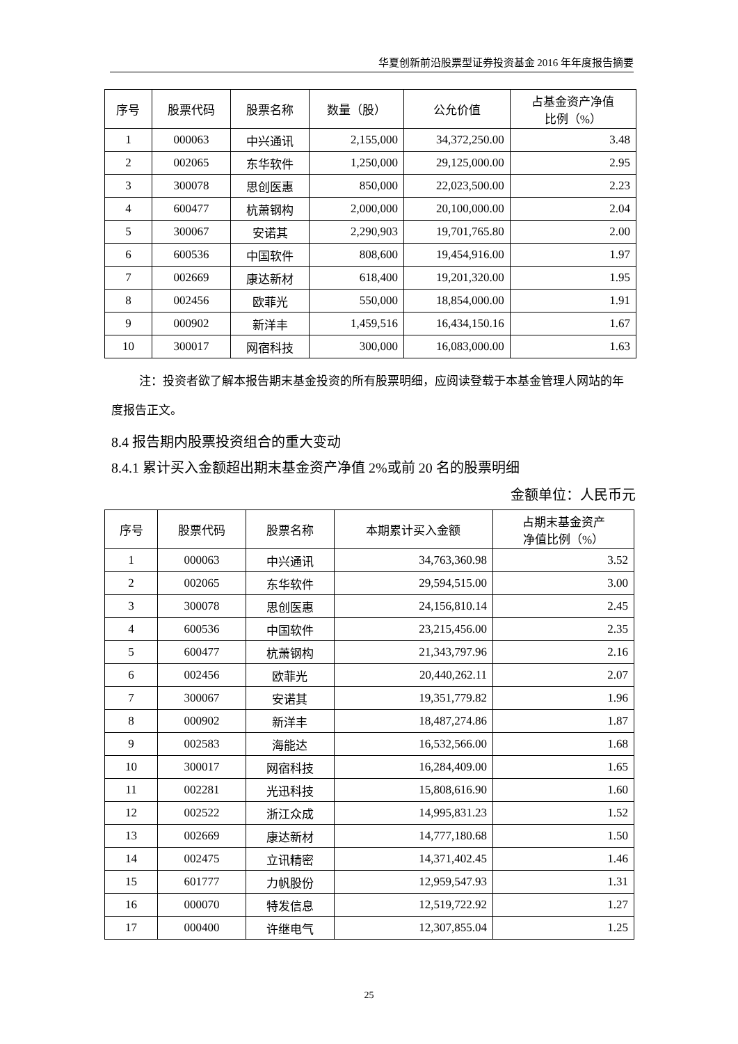华夏创新前沿股票型证券投资基金 2016 年年度报告摘要
| 序号 | 股票代码 | 股票名称 | 数量（股） | 公允价值 | 占基金资产净值 比例（%） |
| --- | --- | --- | --- | --- | --- |
| 1 | 000063 | 中兴通讯 | 2,155,000 | 34,372,250.00 | 3.48 |
| 2 | 002065 | 东华软件 | 1,250,000 | 29,125,000.00 | 2.95 |
| 3 | 300078 | 思创医惠 | 850,000 | 22,023,500.00 | 2.23 |
| 4 | 600477 | 杭萧钢构 | 2,000,000 | 20,100,000.00 | 2.04 |
| 5 | 300067 | 安诺其 | 2,290,903 | 19,701,765.80 | 2.00 |
| 6 | 600536 | 中国软件 | 808,600 | 19,454,916.00 | 1.97 |
| 7 | 002669 | 康达新材 | 618,400 | 19,201,320.00 | 1.95 |
| 8 | 002456 | 欧菲光 | 550,000 | 18,854,000.00 | 1.91 |
| 9 | 000902 | 新洋丰 | 1,459,516 | 16,434,150.16 | 1.67 |
| 10 | 300017 | 网宿科技 | 300,000 | 16,083,000.00 | 1.63 |
注：投资者欲了解本报告期末基金投资的所有股票明细，应阅读登载于本基金管理人网站的年度报告正文。
8.4 报告期内股票投资组合的重大变动
8.4.1 累计买入金额超出期末基金资产净值 2%或前 20 名的股票明细
金额单位：人民币元
| 序号 | 股票代码 | 股票名称 | 本期累计买入金额 | 占期末基金资产 净值比例（%） |
| --- | --- | --- | --- | --- |
| 1 | 000063 | 中兴通讯 | 34,763,360.98 | 3.52 |
| 2 | 002065 | 东华软件 | 29,594,515.00 | 3.00 |
| 3 | 300078 | 思创医惠 | 24,156,810.14 | 2.45 |
| 4 | 600536 | 中国软件 | 23,215,456.00 | 2.35 |
| 5 | 600477 | 杭萧钢构 | 21,343,797.96 | 2.16 |
| 6 | 002456 | 欧菲光 | 20,440,262.11 | 2.07 |
| 7 | 300067 | 安诺其 | 19,351,779.82 | 1.96 |
| 8 | 000902 | 新洋丰 | 18,487,274.86 | 1.87 |
| 9 | 002583 | 海能达 | 16,532,566.00 | 1.68 |
| 10 | 300017 | 网宿科技 | 16,284,409.00 | 1.65 |
| 11 | 002281 | 光迅科技 | 15,808,616.90 | 1.60 |
| 12 | 002522 | 浙江众成 | 14,995,831.23 | 1.52 |
| 13 | 002669 | 康达新材 | 14,777,180.68 | 1.50 |
| 14 | 002475 | 立讯精密 | 14,371,402.45 | 1.46 |
| 15 | 601777 | 力帆股份 | 12,959,547.93 | 1.31 |
| 16 | 000070 | 特发信息 | 12,519,722.92 | 1.27 |
| 17 | 000400 | 许继电气 | 12,307,855.04 | 1.25 |
25